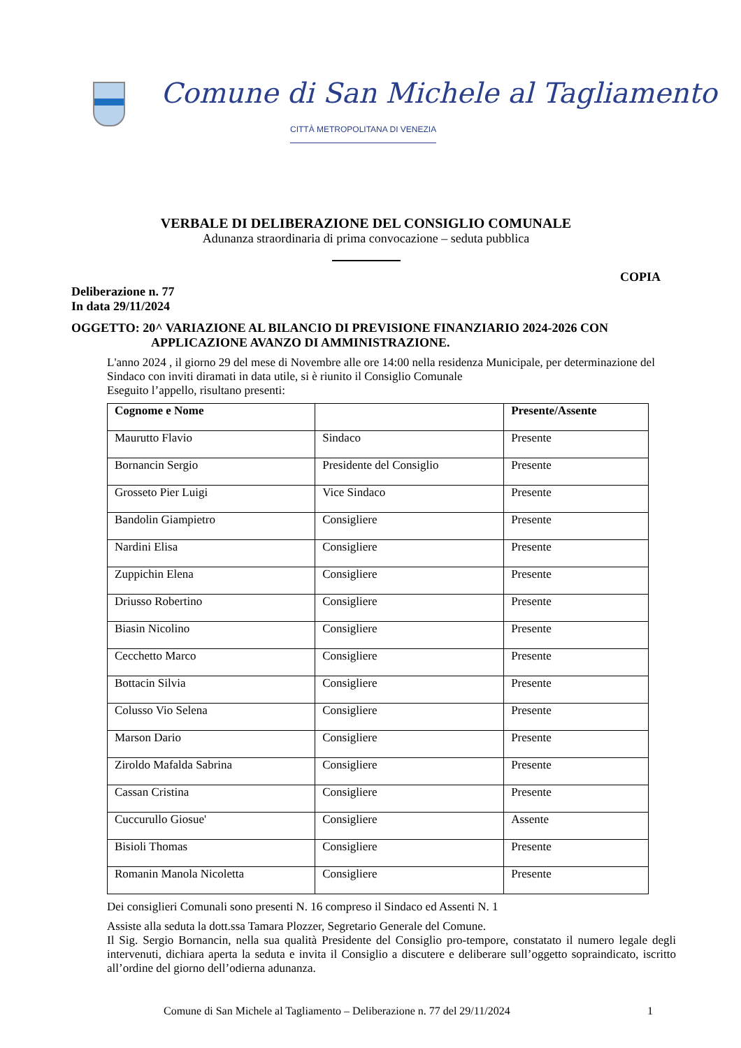Comune di San Michele al Tagliamento
CITTÀ METROPOLITANA DI VENEZIA
VERBALE DI DELIBERAZIONE DEL CONSIGLIO COMUNALE
Adunanza straordinaria di prima convocazione – seduta pubblica
COPIA
Deliberazione n. 77
In data 29/11/2024
OGGETTO: 20^ VARIAZIONE AL BILANCIO DI PREVISIONE FINANZIARIO 2024-2026 CON
APPLICAZIONE AVANZO DI AMMINISTRAZIONE.
L'anno 2024 , il giorno 29 del mese di Novembre alle ore 14:00 nella residenza Municipale, per determinazione del Sindaco con inviti diramati in data utile, si è riunito il Consiglio Comunale
Eseguito l’appello, risultano presenti:
| Cognome e Nome | | Presente/Assente |
| --- | --- | --- |
| Maurutto Flavio | Sindaco | Presente |
| Bornancin Sergio | Presidente del Consiglio | Presente |
| Grosseto Pier Luigi | Vice Sindaco | Presente |
| Bandolin Giampietro | Consigliere | Presente |
| Nardini Elisa | Consigliere | Presente |
| Zuppichin Elena | Consigliere | Presente |
| Driusso Robertino | Consigliere | Presente |
| Biasin Nicolino | Consigliere | Presente |
| Cecchetto Marco | Consigliere | Presente |
| Bottacin Silvia | Consigliere | Presente |
| Colusso Vio Selena | Consigliere | Presente |
| Marson Dario | Consigliere | Presente |
| Ziroldo Mafalda Sabrina | Consigliere | Presente |
| Cassan Cristina | Consigliere | Presente |
| Cuccurullo Giosue' | Consigliere | Assente |
| Bisioli Thomas | Consigliere | Presente |
| Romanin Manola Nicoletta | Consigliere | Presente |
Dei consiglieri Comunali sono presenti N. 16 compreso il Sindaco ed Assenti N. 1
Assiste alla seduta la dott.ssa Tamara Plozzer, Segretario Generale del Comune.
Il Sig. Sergio Bornancin, nella sua qualità Presidente del Consiglio pro-tempore, constatato il numero legale degli intervenuti, dichiara aperta la seduta e invita il Consiglio a discutere e deliberare sull’oggetto sopraindicato, iscritto all’ordine del giorno dell’odierna adunanza.
Comune di San Michele al Tagliamento – Deliberazione n. 77 del 29/11/2024 1